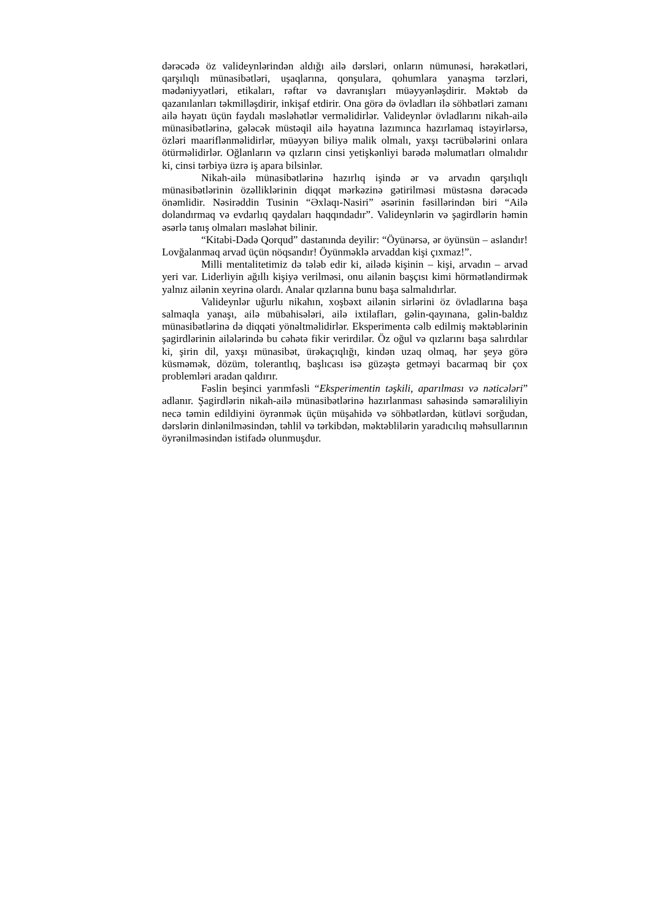dərəcədə öz valideynlərindən aldığı ailə dərsləri, onların nümunəsi, hərəkətləri, qarşılıqlı münasibətləri, uşaqlarına, qonşulara, qohumlara yanaşma tərzləri, mədəniyyətləri, etikaları, rəftar və davranışları müəyyənləşdirir. Məktəb də qazanılanları təkmilləşdirir, inkişaf etdirir. Ona görə də övladları ilə söhbətləri zamanı ailə həyatı üçün faydalı məsləhətlər verməlidirlər. Valideynlər övladlarını nikah-ailə münasibətlərinə, gələcək müstəqil ailə həyatına lazımınca hazırlamaq istəyirlərsə, özləri maariflənməlidirlər, müəyyən biliyə malik olmalı, yaxşı təcrübələrini onlara ötürməlidirlər. Oğlanların və qızların cinsi yetişkənliyi barədə məlumatları olmalıdır ki, cinsi tərbiyə üzrə iş apara bilsinlər.
Nikah-ailə münasibətlərinə hazırlıq işində ər və arvadın qarşılıqlı münasibətlərinin özəlliklərinin diqqət mərkəzinə gətirilməsi müstəsna dərəcədə önəmlidir. Nəsirəddin Tusinin “Əxlaqı-Nasiri” əsərinin fəsillərindən biri “Ailə dolandırmaq və evdarlıq qaydaları haqqındadır”. Valideynlərin və şagirdlərin həmin əsərlə tanış olmaları məsləhət bilinir.
“Kitabi-Dədə Qorqud” dastanında deyilir: “Öyünərsə, ər öyünsün – aslandır! Lovğalanmaq arvad üçün nöqsandır! Öyünməklə arvaddan kişi çıxmaz!”.
Milli mentalitetimiz də tələb edir ki, ailədə kişinin – kişi, arvadın – arvad yeri var. Liderliyin ağıllı kişiyə verilməsi, onu ailənin başçısı kimi hörmətləndirmək yalnız ailənin xeyrinə olardı. Analar qızlarına bunu başa salmalıdırlar.
Valideynlər uğurlu nikahın, xoşbəxt ailənin sirlərini öz övladlarına başa salmaqla yanaşı, ailə mübahisələri, ailə ixtilafları, gəlin-qayınana, gəlin-baldız münasibətlərinə də diqqəti yönəltməlidirlər. Eksperimentə cəlb edilmiş məktəblərinin şagirdlərinin ailələrində bu cəhətə fikir verirdilər. Öz oğul və qızlarını başa salırdılar ki, şirin dil, yaxşı münasibət, ürəkaçıqlığı, kindən uzaq olmaq, hər şeyə görə küsməmək, dözüm, tolerantlıq, başlıcası isə güzəştə getməyi bacarmaq bir çox problemləri aradan qaldırır.
Fəslin beşinci yarımfəsli “Eksperimentin təşkili, aparılması və nəticələri” adlanır. Şagirdlərin nikah-ailə münasibətlərinə hazırlanması sahəsində səmərəliliyin necə təmin edildiyini öyrənmək üçün müşahidə və söhbətlərdən, kütləvi sorğudan, dərslərin dinlənilməsindən, təhlil və tərkibdən, məktəblilərin yaradıcılıq məhsullarının öyrənilməsindən istifadə olunmuşdur.